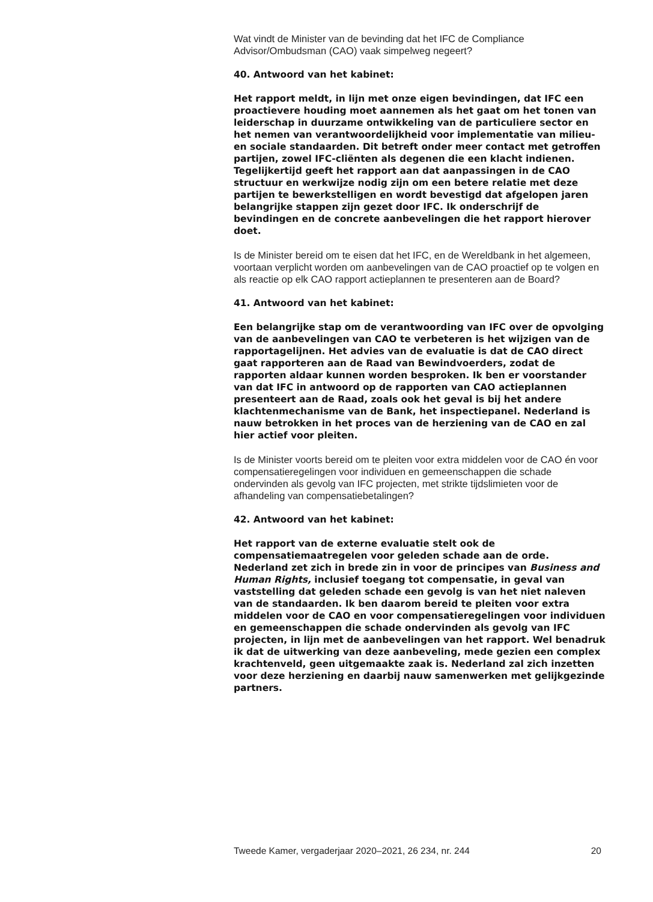Wat vindt de Minister van de bevinding dat het IFC de Compliance Advisor/Ombudsman (CAO) vaak simpelweg negeert?
40. Antwoord van het kabinet:
Het rapport meldt, in lijn met onze eigen bevindingen, dat IFC een proactievere houding moet aannemen als het gaat om het tonen van leiderschap in duurzame ontwikkeling van de particuliere sector en het nemen van verantwoordelijkheid voor implementatie van milieu- en sociale standaarden. Dit betreft onder meer contact met getroffen partijen, zowel IFC-cliënten als degenen die een klacht indienen. Tegelijkertijd geeft het rapport aan dat aanpassingen in de CAO structuur en werkwijze nodig zijn om een betere relatie met deze partijen te bewerkstelligen en wordt bevestigd dat afgelopen jaren belangrijke stappen zijn gezet door IFC. Ik onderschrijf de bevindingen en de concrete aanbevelingen die het rapport hierover doet.
Is de Minister bereid om te eisen dat het IFC, en de Wereldbank in het algemeen, voortaan verplicht worden om aanbevelingen van de CAO proactief op te volgen en als reactie op elk CAO rapport actieplannen te presenteren aan de Board?
41. Antwoord van het kabinet:
Een belangrijke stap om de verantwoording van IFC over de opvolging van de aanbevelingen van CAO te verbeteren is het wijzigen van de rapportagelijnen. Het advies van de evaluatie is dat de CAO direct gaat rapporteren aan de Raad van Bewindvoerders, zodat de rapporten aldaar kunnen worden besproken. Ik ben er voorstander van dat IFC in antwoord op de rapporten van CAO actieplannen presenteert aan de Raad, zoals ook het geval is bij het andere klachtenmechanisme van de Bank, het inspectiepanel. Nederland is nauw betrokken in het proces van de herziening van de CAO en zal hier actief voor pleiten.
Is de Minister voorts bereid om te pleiten voor extra middelen voor de CAO én voor compensatieregelingen voor individuen en gemeenschappen die schade ondervinden als gevolg van IFC projecten, met strikte tijdslimieten voor de afhandeling van compensatiebetalingen?
42. Antwoord van het kabinet:
Het rapport van de externe evaluatie stelt ook de compensatiemaatregelen voor geleden schade aan de orde. Nederland zet zich in brede zin in voor de principes van Business and Human Rights, inclusief toegang tot compensatie, in geval van vaststelling dat geleden schade een gevolg is van het niet naleven van de standaarden. Ik ben daarom bereid te pleiten voor extra middelen voor de CAO en voor compensatieregelingen voor individuen en gemeenschappen die schade ondervinden als gevolg van IFC projecten, in lijn met de aanbevelingen van het rapport. Wel benadruk ik dat de uitwerking van deze aanbeveling, mede gezien een complex krachtenveld, geen uitgemaakte zaak is. Nederland zal zich inzetten voor deze herziening en daarbij nauw samenwerken met gelijkgezinde partners.
Tweede Kamer, vergaderjaar 2020–2021, 26 234, nr. 244 20